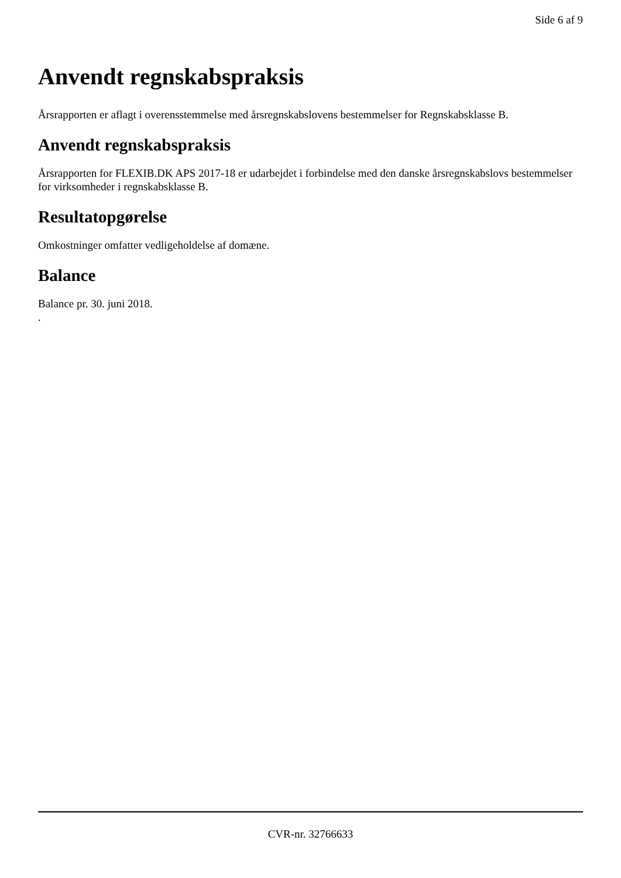Side 6 af 9
Anvendt regnskabspraksis
Årsrapporten er aflagt i overensstemmelse med årsregnskabslovens bestemmelser for Regnskabsklasse B.
Anvendt regnskabspraksis
Årsrapporten for FLEXIB.DK APS 2017-18 er udarbejdet i forbindelse med den danske årsregnskabslovs bestemmelser for virksomheder i regnskabsklasse B.
Resultatopgørelse
Omkostninger omfatter vedligeholdelse af domæne.
Balance
Balance pr. 30. juni 2018.
.
CVR-nr. 32766633